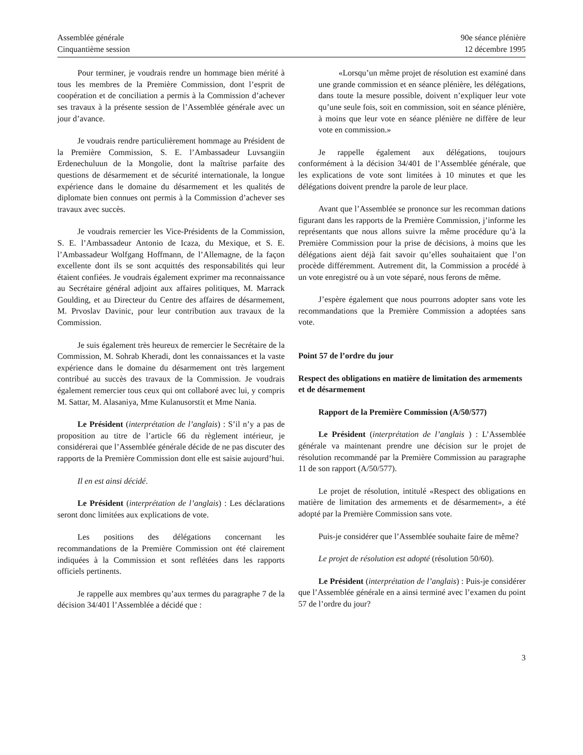Assemblée générale
Cinquantième session
90e séance plénière
12 décembre 1995
Pour terminer, je voudrais rendre un hommage bien mérité à tous les membres de la Première Commission, dont l’esprit de coopération et de conciliation a permis à la Commission d’achever ses travaux à la présente session de l’Assemblée générale avec un jour d’avance.
Je voudrais rendre particulièrement hommage au Président de la Première Commission, S. E. l’Ambassadeur Luvsangiin Erdenechuluun de la Mongolie, dont la maîtrise parfaite des questions de désarmement et de sécurité internationale, la longue expérience dans le domaine du désarmement et les qualités de diplomate bien connues ont permis à la Commission d’achever ses travaux avec succès.
Je voudrais remercier les Vice-Présidents de la Commission, S. E. l’Ambassadeur Antonio de Icaza, du Mexique, et S. E. l’Ambassadeur Wolfgang Hoffmann, de l’Allemagne, de la façon excellente dont ils se sont acquittés des responsabilités qui leur étaient confiées. Je voudrais également exprimer ma reconnaissance au Secrétaire général adjoint aux affaires politiques, M. Marrack Goulding, et au Directeur du Centre des affaires de désarmement, M. Prvoslav Davinic, pour leur contribution aux travaux de la Commission.
Je suis également très heureux de remercier le Secrétaire de la Commission, M. Sohrab Kheradi, dont les connaissances et la vaste expérience dans le domaine du désarmement ont très largement contribué au succès des travaux de la Commission. Je voudrais également remercier tous ceux qui ont collaboré avec lui, y compris M. Sattar, M. Alasaniya, Mme Kulanusorstit et Mme Nania.
Le Président (interprétation de l’anglais) : S’il n’y a pas de proposition au titre de l’article 66 du règlement intérieur, je considérerai que l’Assemblée générale décide de ne pas discuter des rapports de la Première Commission dont elle est saisie aujourd’hui.
Il en est ainsi décidé.
Le Président (interprétation de l’anglais) : Les déclarations seront donc limitées aux explications de vote.
Les positions des délégations concernant les recommandations de la Première Commission ont été clairement indiquées à la Commission et sont reflétées dans les rapports officiels pertinents.
Je rappelle aux membres qu’aux termes du paragraphe 7 de la décision 34/401 l’Assemblée a décidé que :
«Lorsqu’un même projet de résolution est examiné dans une grande commission et en séance plénière, les délégations, dans toute la mesure possible, doivent n’expliquer leur vote qu’une seule fois, soit en commission, soit en séance plénière, à moins que leur vote en séance plénière ne diffère de leur vote en commission.»
Je rappelle également aux délégations, toujours conformément à la décision 34/401 de l’Assemblée générale, que les explications de vote sont limitées à 10 minutes et que les délégations doivent prendre la parole de leur place.
Avant que l’Assemblée se prononce sur les recomman dations figurant dans les rapports de la Première Commission, j’informe les représentants que nous allons suivre la même procédure qu’à la Première Commission pour la prise de décisions, à moins que les délégations aient déjà fait savoir qu’elles souhaitaient que l’on procède différemment. Autrement dit, la Commission a procédé à un vote enregistré ou à un vote séparé, nous ferons de même.
J’espère également que nous pourrons adopter sans vote les recommandations que la Première Commission a adoptées sans vote.
Point 57 de l’ordre du jour
Respect des obligations en matière de limitation des armements et de désarmement
Rapport de la Première Commission (A/50/577)
Le Président (interprétation de l’anglais ) : L’Assemblée générale va maintenant prendre une décision sur le projet de résolution recommandé par la Première Commission au paragraphe 11 de son rapport (A/50/577).
Le projet de résolution, intitulé «Respect des obligations en matière de limitation des armements et de désarmement», a été adopté par la Première Commission sans vote.
Puis-je considérer que l’Assemblée souhaite faire de même?
Le projet de résolution est adopté (résolution 50/60).
Le Président (interprétation de l’anglais) : Puis-je considérer que l’Assemblée générale en a ainsi terminé avec l’examen du point 57 de l’ordre du jour?
3